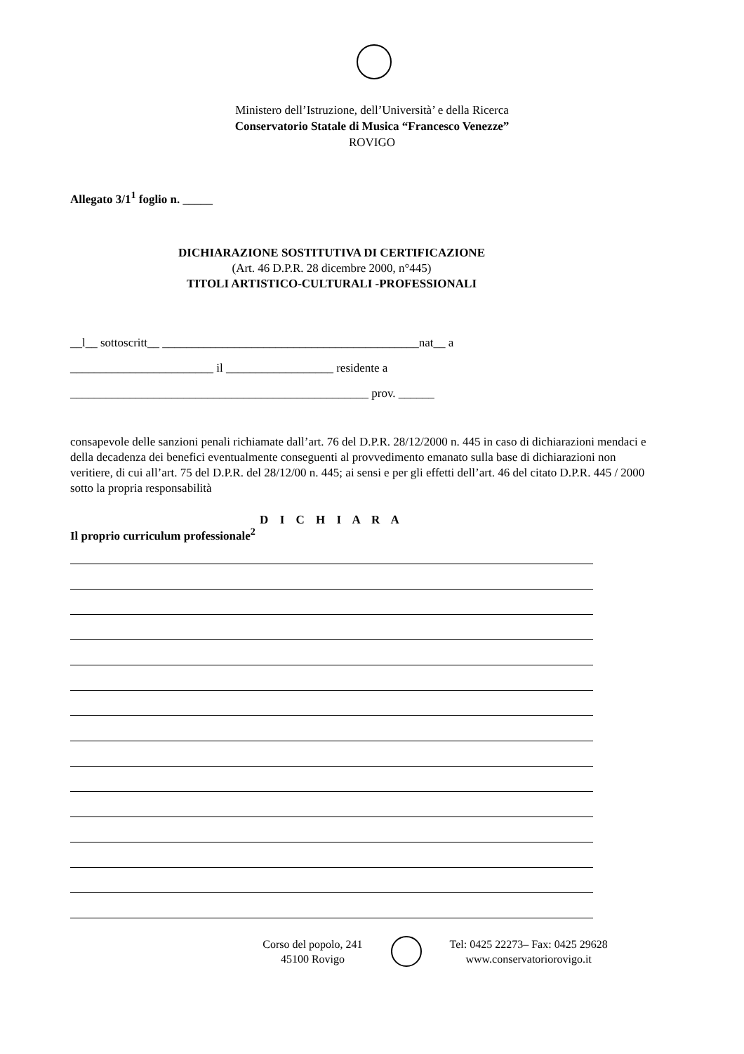Ministero dell’Istruzione, dell’Università’ e della Ricerca
Conservatorio Statale di Musica “Francesco Venezze”
ROVIGO
Allegato 3/1<sup>1</sup> foglio n. _____
DICHIARAZIONE SOSTITUTIVA DI CERTIFICAZIONE
(Art. 46 D.P.R. 28 dicembre 2000, n°445)
TITOLI ARTISTICO-CULTURALI -PROFESSIONALI
__l__ sottoscritt__ ___________________________________________nat__ a
________________________ il __________________ residente a
__________________________________________________ prov. ______
consapevole delle sanzioni penali richiamate dall’art. 76 del D.P.R. 28/12/2000 n. 445 in caso di dichiarazioni mendaci e della decadenza dei benefici eventualmente conseguenti al provvedimento emanato sulla base di dichiarazioni non veritiere, di cui all’art. 75 del D.P.R. del 28/12/00 n. 445; ai sensi e per gli effetti dell’art. 46 del citato D.P.R. 445 / 2000 sotto la propria responsabilità
D I C H I A R A
Il proprio curriculum professionale<sup>2</sup>
Corso del popolo, 241
45100 Rovigo
Tel: 0425 22273– Fax: 0425 29628
www.conservatoriorovigo.it